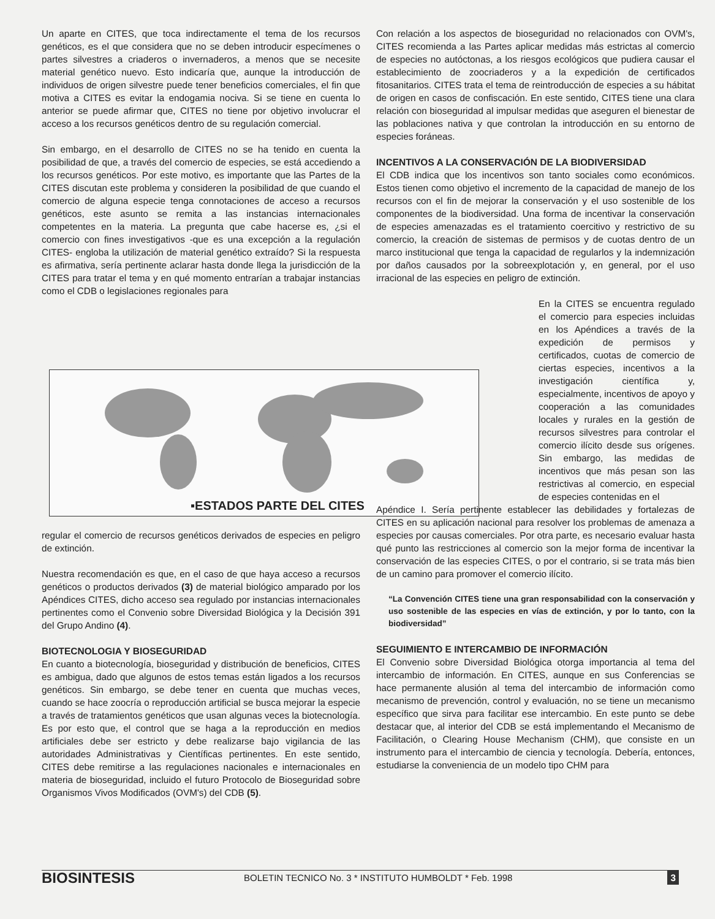Un aparte en CITES, que toca indirectamente el tema de los recursos genéticos, es el que considera que no se deben introducir especímenes o partes silvestres a criaderos o invernaderos, a menos que se necesite material genético nuevo. Esto indicaría que, aunque la introducción de individuos de origen silvestre puede tener beneficios comerciales, el fin que motiva a CITES es evitar la endogamia nociva. Si se tiene en cuenta lo anterior se puede afirmar que, CITES no tiene por objetivo involucrar el acceso a los recursos genéticos dentro de su regulación comercial.
Sin embargo, en el desarrollo de CITES no se ha tenido en cuenta la posibilidad de que, a través del comercio de especies, se está accediendo a los recursos genéticos. Por este motivo, es importante que las Partes de la CITES discutan este problema y consideren la posibilidad de que cuando el comercio de alguna especie tenga connotaciones de acceso a recursos genéticos, este asunto se remita a las instancias internacionales competentes en la materia. La pregunta que cabe hacerse es, ¿si el comercio con fines investigativos -que es una excepción a la regulación CITES- engloba la utilización de material genético extraído? Si la respuesta es afirmativa, sería pertinente aclarar hasta donde llega la jurisdicción de la CITES para tratar el tema y en qué momento entrarían a trabajar instancias como el CDB o legislaciones regionales para
▪ESTADOS PARTE DEL CITES
regular el comercio de recursos genéticos derivados de especies en peligro de extinción.
Nuestra recomendación es que, en el caso de que haya acceso a recursos genéticos o productos derivados (3) de material biológico amparado por los Apéndices CITES, dicho acceso sea regulado por instancias internacionales pertinentes como el Convenio sobre Diversidad Biológica y la Decisión 391 del Grupo Andino (4).
BIOTECNOLOGIA Y BIOSEGURIDAD
En cuanto a biotecnología, bioseguridad y distribución de beneficios, CITES es ambigua, dado que algunos de estos temas están ligados a los recursos genéticos. Sin embargo, se debe tener en cuenta que muchas veces, cuando se hace zoocría o reproducción artificial se busca mejorar la especie a través de tratamientos genéticos que usan algunas veces la biotecnología. Es por esto que, el control que se haga a la reproducción en medios artificiales debe ser estricto y debe realizarse bajo vigilancia de las autoridades Administrativas y Científicas pertinentes. En este sentido, CITES debe remitirse a las regulaciones nacionales e internacionales en materia de bioseguridad, incluido el futuro Protocolo de Bioseguridad sobre Organismos Vivos Modificados (OVM's) del CDB (5).
Con relación a los aspectos de bioseguridad no relacionados con OVM's, CITES recomienda a las Partes aplicar medidas más estrictas al comercio de especies no autóctonas, a los riesgos ecológicos que pudiera causar el establecimiento de zoocriaderos y a la expedición de certificados fitosanitarios. CITES trata el tema de reintroducción de especies a su hábitat de origen en casos de confiscación. En este sentido, CITES tiene una clara relación con bioseguridad al impulsar medidas que aseguren el bienestar de las poblaciones nativa y que controlan la introducción en su entorno de especies foráneas.
INCENTIVOS A LA CONSERVACIÓN DE LA BIODIVERSIDAD
El CDB indica que los incentivos son tanto sociales como económicos. Estos tienen como objetivo el incremento de la capacidad de manejo de los recursos con el fin de mejorar la conservación y el uso sostenible de los componentes de la biodiversidad. Una forma de incentivar la conservación de especies amenazadas es el tratamiento coercitivo y restrictivo de su comercio, la creación de sistemas de permisos y de cuotas dentro de un marco institucional que tenga la capacidad de regularlos y la indemnización por daños causados por la sobreexplotación y, en general, por el uso irracional de las especies en peligro de extinción.
En la CITES se encuentra regulado el comercio para especies incluidas en los Apéndices a través de la expedición de permisos y certificados, cuotas de comercio de ciertas especies, incentivos a la investigación científica y, especialmente, incentivos de apoyo y cooperación a las comunidades locales y rurales en la gestión de recursos silvestres para controlar el comercio ilícito desde sus orígenes. Sin embargo, las medidas de incentivos que más pesan son las restrictivas al comercio, en especial de especies contenidas en el
Apéndice I. Sería pertinente establecer las debilidades y fortalezas de CITES en su aplicación nacional para resolver los problemas de amenaza a especies por causas comerciales. Por otra parte, es necesario evaluar hasta qué punto las restricciones al comercio son la mejor forma de incentivar la conservación de las especies CITES, o por el contrario, si se trata más bien de un camino para promover el comercio ilícito.
“La Convención CITES tiene una gran responsabilidad con la conservación y uso sostenible de las especies en vías de extinción, y por lo tanto, con la biodiversidad”
SEGUIMIENTO E INTERCAMBIO DE INFORMACIÓN
El Convenio sobre Diversidad Biológica otorga importancia al tema del intercambio de información. En CITES, aunque en sus Conferencias se hace permanente alusión al tema del intercambio de información como mecanismo de prevención, control y evaluación, no se tiene un mecanismo específico que sirva para facilitar ese intercambio. En este punto se debe destacar que, al interior del CDB se está implementando el Mecanismo de Facilitación, o Clearing House Mechanism (CHM), que consiste en un instrumento para el intercambio de ciencia y tecnología. Debería, entonces, estudiarse la conveniencia de un modelo tipo CHM para
BIOSINTESIS BOLETIN TECNICO No. 3 * INSTITUTO HUMBOLDT * Feb. 1998 3